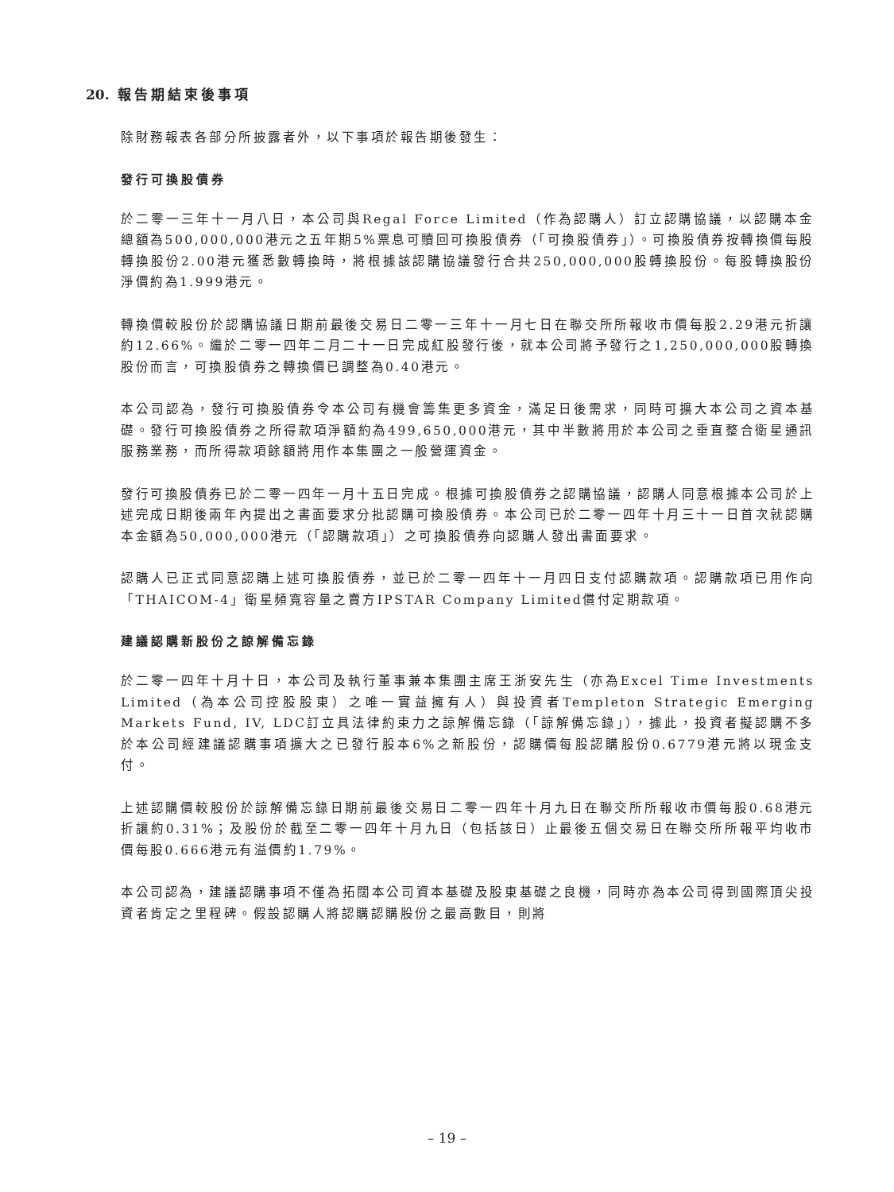20. 報告期結束後事項
除財務報表各部分所披露者外，以下事項於報告期後發生：
發行可換股債券
於二零一三年十一月八日，本公司與Regal Force Limited（作為認購人）訂立認購協議，以認購本金總額為500,000,000港元之五年期5%票息可贖回可換股債券（「可換股債券」）。可換股債券按轉換價每股轉換股份2.00港元獲悉數轉換時，將根據該認購協議發行合共250,000,000股轉換股份。每股轉換股份淨價約為1.999港元。
轉換價較股份於認購協議日期前最後交易日二零一三年十一月七日在聯交所所報收市價每股2.29港元折讓約12.66%。繼於二零一四年二月二十一日完成紅股發行後，就本公司將予發行之1,250,000,000股轉換股份而言，可換股債券之轉換價已調整為0.40港元。
本公司認為，發行可換股債券令本公司有機會籌集更多資金，滿足日後需求，同時可擴大本公司之資本基礎。發行可換股債券之所得款項淨額約為499,650,000港元，其中半數將用於本公司之垂直整合衛星通訊服務業務，而所得款項餘額將用作本集團之一般營運資金。
發行可換股債券已於二零一四年一月十五日完成。根據可換股債券之認購協議，認購人同意根據本公司於上述完成日期後兩年內提出之書面要求分批認購可換股債券。本公司已於二零一四年十月三十一日首次就認購本金額為50,000,000港元（「認購款項」）之可換股債券向認購人發出書面要求。
認購人已正式同意認購上述可換股債券，並已於二零一四年十一月四日支付認購款項。認購款項已用作向「THAICOM-4」衛星頻寬容量之賣方IPSTAR Company Limited償付定期款項。
建議認購新股份之諒解備忘錄
於二零一四年十月十日，本公司及執行董事兼本集團主席王浙安先生（亦為Excel Time Investments Limited（為本公司控股股東）之唯一實益擁有人）與投資者Templeton Strategic Emerging Markets Fund, IV, LDC訂立具法律約束力之諒解備忘錄（「諒解備忘錄」），據此，投資者擬認購不多於本公司經建議認購事項擴大之已發行股本6%之新股份，認購價每股認購股份0.6779港元將以現金支付。
上述認購價較股份於諒解備忘錄日期前最後交易日二零一四年十月九日在聯交所所報收市價每股0.68港元折讓約0.31%；及股份於截至二零一四年十月九日（包括該日）止最後五個交易日在聯交所所報平均收市價每股0.666港元有溢價約1.79%。
本公司認為，建議認購事項不僅為拓闊本公司資本基礎及股東基礎之良機，同時亦為本公司得到國際頂尖投資者肯定之里程碑。假設認購人將認購認購股份之最高數目，則將
– 19 –